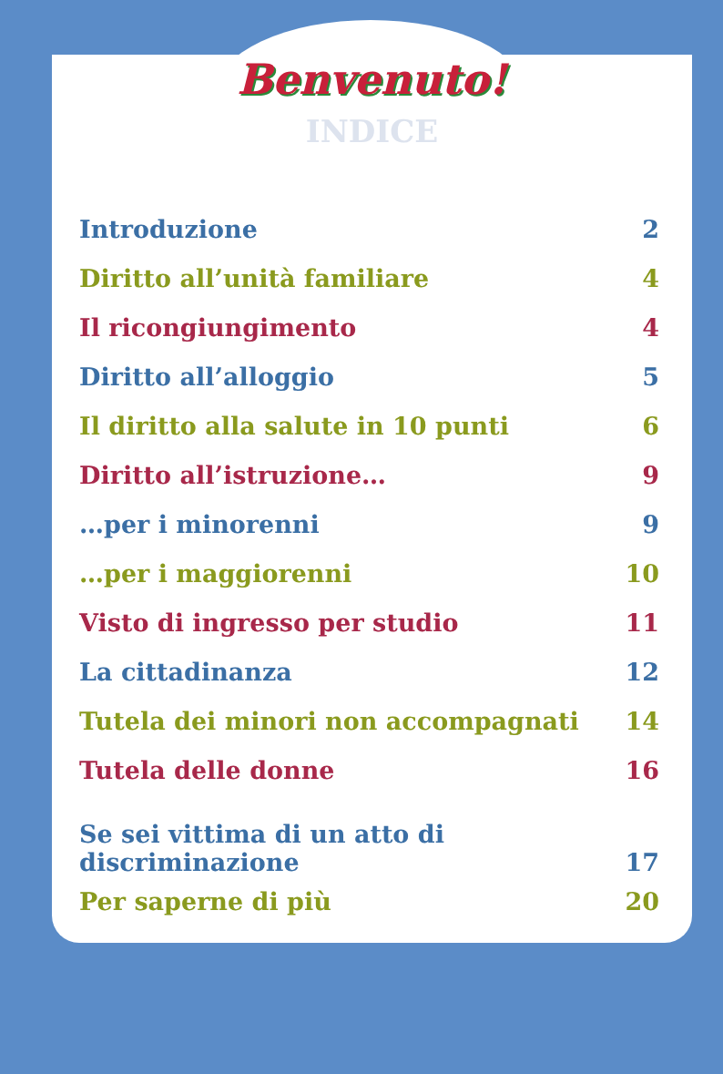Benvenuto!
INDICE
Introduzione 2
Diritto all’unità familiare 4
Il ricongiungimento 4
Diritto all’alloggio 5
Il diritto alla salute in 10 punti 6
Diritto all’istruzione… 9
…per i minorenni 9
…per i maggiorenni 10
Visto di ingresso per studio 11
La cittadinanza 12
Tutela dei minori non accompagnati 14
Tutela delle donne 16
Se sei vittima di un atto di
discriminazione 17
Per saperne di più 20